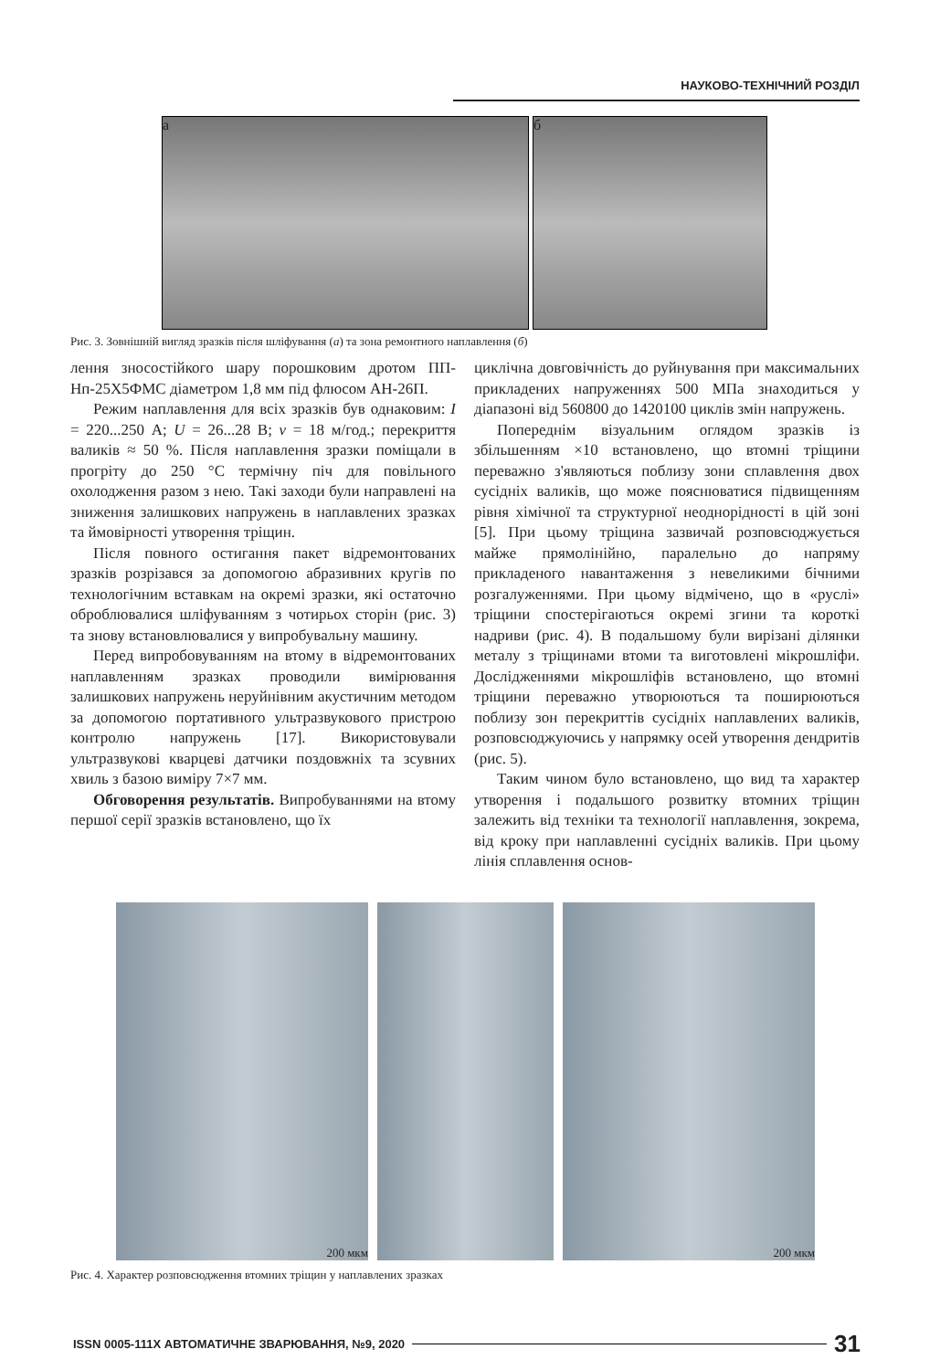НАУКОВО-ТЕХНІЧНИЙ РОЗДІЛ
а б
Рис. 3. Зовнішній вигляд зразків після шліфування (а) та зона ремонтного наплавлення (б)
лення зносостійкого шару порошковим дротом ПП-Нп-25Х5ФМС діаметром 1,8 мм під флюсом АН-26П.
Режим наплавлення для всіх зразків був однаковим: I = 220...250 А; U = 26...28 В; v = 18 м/год.; перекриття валиків ≈ 50 %. Після наплавлення зразки поміщали в прогріту до 250 °С термічну піч для повільного охолодження разом з нею. Такі заходи були направлені на зниження залишкових напружень в наплавлених зразках та ймовірності утворення тріщин.
Після повного остигання пакет відремонтованих зразків розрізався за допомогою абразивних кругів по технологічним вставкам на окремі зразки, які остаточно оброблювалися шліфуванням з чотирьох сторін (рис. 3) та знову встановлювалися у випробувальну машину.
Перед випробовуванням на втому в відремонтованих наплавленням зразках проводили вимірювання залишкових напружень неруйнівним акустичним методом за допомогою портативного ультразвукового пристрою контролю напружень [17]. Використовували ультразвукові кварцеві датчики поздовжніх та зсувних хвиль з базою виміру 7×7 мм.
Обговорення результатів. Випробуваннями на втому першої серії зразків встановлено, що їх
циклічна довговічність до руйнування при максимальних прикладених напруженнях 500 МПа знаходиться у діапазоні від 560800 до 1420100 циклів змін напружень.
Попереднім візуальним оглядом зразків із збільшенням ×10 встановлено, що втомні тріщини переважно з'являються поблизу зони сплавлення двох сусідніх валиків, що може пояснюватися підвищенням рівня хімічної та структурної неоднорідності в цій зоні [5]. При цьому тріщина зазвичай розповсюджується майже прямолінійно, паралельно до напряму прикладеного навантаження з невеликими бічними розгалуженнями. При цьому відмічено, що в «руслі» тріщини спостерігаються окремі згини та короткі надриви (рис. 4). В подальшому були вирізані ділянки металу з тріщинами втоми та виготовлені мікрошліфи. Дослідженнями мікрошліфів встановлено, що втомні тріщини переважно утворюються та поширюються поблизу зон перекриттів сусідніх наплавлених валиків, розповсюджуючись у напрямку осей утворення дендритів (рис. 5).
Таким чином було встановлено, що вид та характер утворення і подальшого розвитку втомних тріщин залежить від техніки та технології наплавлення, зокрема, від кроку при наплавленні сусідніх валиків. При цьому лінія сплавлення основ-
200 мкм 200 мкм
Рис. 4. Характер розповсюдження втомних тріщин у наплавлених зразках
ISSN 0005-111X АВТОМАТИЧНЕ ЗВАРЮВАННЯ, №9, 2020 31